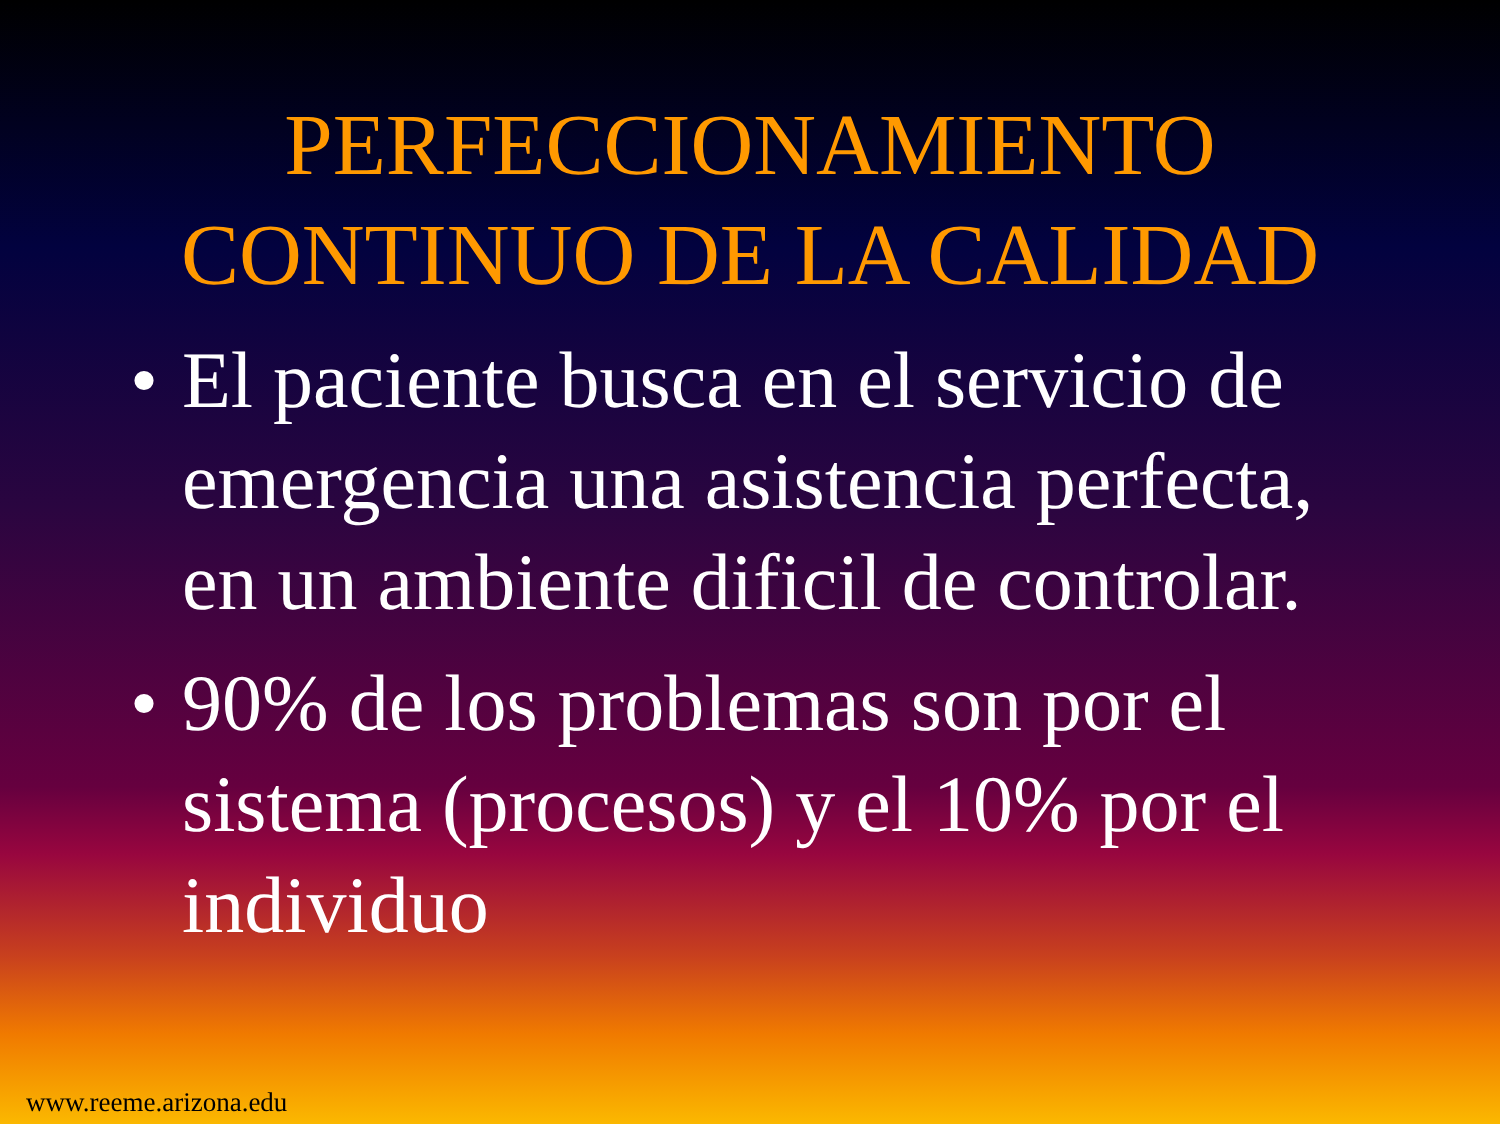PERFECCIONAMIENTO
CONTINUO DE LA CALIDAD
• El paciente busca en el servicio de emergencia una asistencia perfecta, en un ambiente dificil de controlar.
• 90% de los problemas son por el sistema (procesos) y el 10% por el individuo
www.reeme.arizona.edu